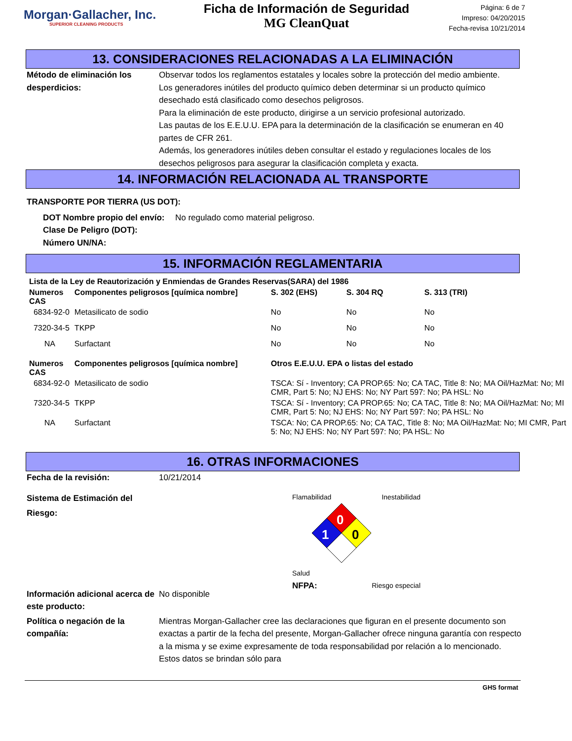Morgan·Gallacher, Inc.
SUPERIOR CLEANING PRODUCTS
Ficha de Información de Seguridad
MG CleanQuat
Página: 6 de 7
Impreso: 04/20/2015
Fecha-revisa 10/21/2014
13. CONSIDERACIONES RELACIONADAS A LA ELIMINACIÓN
Método de eliminación los desperdicios:
Observar todos los reglamentos estatales y locales sobre la protección del medio ambiente.
Los generadores inútiles del producto químico deben determinar si un producto químico desechado está clasificado como desechos peligrosos.
Para la eliminación de este producto, dirigirse a un servicio profesional autorizado.
Las pautas de los E.E.U.U. EPA para la determinación de la clasificación se enumeran en 40 partes de CFR 261.
Además, los generadores inútiles deben consultar el estado y regulaciones locales de los desechos peligrosos para asegurar la clasificación completa y exacta.
14. INFORMACIÓN RELACIONADA AL TRANSPORTE
TRANSPORTE POR TIERRA (US DOT):
DOT Nombre propio del envío:
Clase De Peligro (DOT):
Número UN/NA:
No regulado como material peligroso.
15. INFORMACIÓN REGLAMENTARIA
| Lista de la Ley de Reautorización y Enmiendas de Grandes Reservas(SARA) del 1986 | | | | |
| --- | --- | --- | --- | --- |
| Numeros CAS | Componentes peligrosos [química nombre] | S. 302 (EHS) | S. 304 RQ | S. 313 (TRI) |
| 6834-92-0 | Metasilicato de sodio | No | No | No |
| 7320-34-5 | TKPP | No | No | No |
| NA | Surfactant | No | No | No |
| Numeros CAS | Componentes peligrosos [química nombre] | Otros E.E.U.U. EPA o listas del estado | | |
| 6834-92-0 | Metasilicato de sodio | TSCA: Sí - Inventory; CA PROP.65: No; CA TAC, Title 8: No; MA Oil/HazMat: No; MI CMR, Part 5: No; NJ EHS: No; NY Part 597: No; PA HSL: No | | |
| 7320-34-5 | TKPP | TSCA: Sí - Inventory; CA PROP.65: No; CA TAC, Title 8: No; MA Oil/HazMat: No; MI CMR, Part 5: No; NJ EHS: No; NY Part 597: No; PA HSL: No | | |
| NA | Surfactant | TSCA: No; CA PROP.65: No; CA TAC, Title 8: No; MA Oil/HazMat: No; MI CMR, Part 5: No; NJ EHS: No; NY Part 597: No; PA HSL: No | | |
16. OTRAS INFORMACIONES
Fecha de la revisión: 10/21/2014
Sistema de Estimación del Riesgo:
Flamabilidad Inestabilidad
0
1
0
Salud
NFPA: Riesgo especial
Información adicional acerca de este producto:
No disponible
Política o negación de la compañía:
Mientras Morgan-Gallacher cree las declaraciones que figuran en el presente documento son exactas a partir de la fecha del presente, Morgan-Gallacher ofrece ninguna garantía con respecto a la misma y se exime expresamente de toda responsabilidad por relación a lo mencionado. Estos datos se brindan sólo para
GHS format